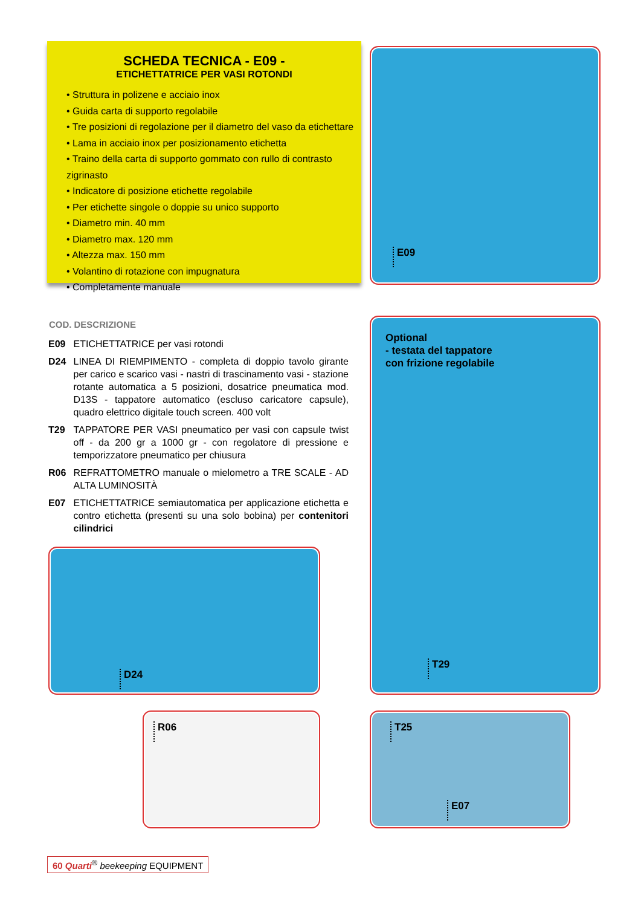SCHEDA TECNICA - E09 -
ETICHETTATRICE PER VASI ROTONDI
• Struttura in polizene e acciaio inox
• Guida carta di supporto regolabile
• Tre posizioni di regolazione per il diametro del vaso da etichettare
• Lama in acciaio inox per posizionamento etichetta
• Traino della carta di supporto gommato con rullo di contrasto zigrinasto
• Indicatore di posizione etichette regolabile
• Per etichette singole o doppie su unico supporto
• Diametro min. 40 mm
• Diametro max. 120 mm
• Altezza max. 150 mm
• Volantino di rotazione con impugnatura
• Completamente manuale
E09
| COD. | DESCRIZIONE |
| --- | --- |
| E09 | ETICHETTATRICE per vasi rotondi |
| D24 | LINEA DI RIEMPIMENTO - completa di doppio tavolo girante per carico e scarico vasi - nastri di trascinamento vasi - stazione rotante automatica a 5 posizioni, dosatrice pneumatica mod. D13S - tappatore automatico (escluso caricatore capsule), quadro elettrico digitale touch screen. 400 volt |
| T29 | TAPPATORE PER VASI pneumatico per vasi con capsule twist off - da 200 gr a 1000 gr - con regolatore di pressione e temporizzatore pneumatico per chiusura |
| R06 | REFRATTOMETRO manuale o mielometro a TRE SCALE - AD ALTA LUMINOSITÀ |
| E07 | ETICHETTATRICE semiautomatica per applicazione etichetta e contro etichetta (presenti su una solo bobina) per contenitori cilindrici |
Optional
- testata del tappatore
con frizione regolabile
T29
D24
R06
T25
E07
60 Quarti<sup>®</sup> beekeeping EQUIPMENT